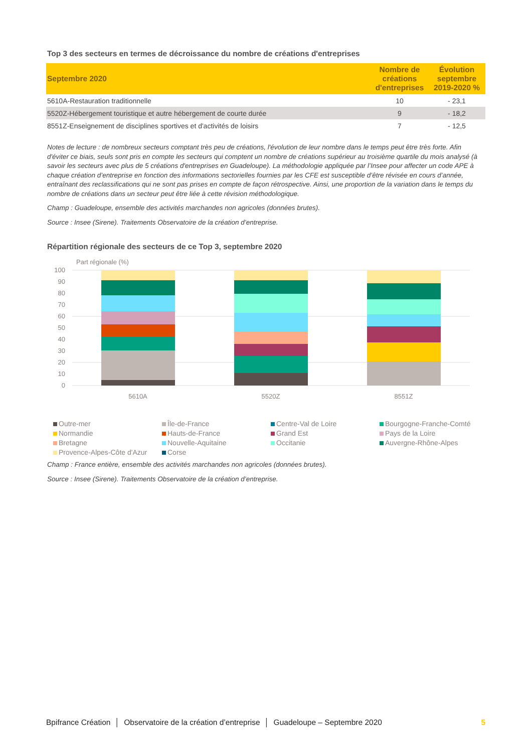Top 3 des secteurs en termes de décroissance du nombre de créations d'entreprises
| Septembre 2020 | Nombre de créations d'entreprises | Évolution septembre 2019-2020 % |
| --- | --- | --- |
| 5610A-Restauration traditionnelle | 10 | - 23,1 |
| 5520Z-Hébergement touristique et autre hébergement de courte durée | 9 | - 18,2 |
| 8551Z-Enseignement de disciplines sportives et d'activités de loisirs | 7 | - 12,5 |
Notes de lecture : de nombreux secteurs comptant très peu de créations, l'évolution de leur nombre dans le temps peut être très forte. Afin d'éviter ce biais, seuls sont pris en compte les secteurs qui comptent un nombre de créations supérieur au troisième quartile du mois analysé (à savoir les secteurs avec plus de 5 créations d'entreprises en Guadeloupe). La méthodologie appliquée par l’Insee pour affecter un code APE à chaque création d’entreprise en fonction des informations sectorielles fournies par les CFE est susceptible d’être révisée en cours d’année, entraînant des reclassifications qui ne sont pas prises en compte de façon rétrospective. Ainsi, une proportion de la variation dans le temps du nombre de créations dans un secteur peut être liée à cette révision méthodologique.
Champ : Guadeloupe, ensemble des activités marchandes non agricoles (données brutes).
Source : Insee (Sirene). Traitements Observatoire de la création d’entreprise.
Répartition régionale des secteurs de ce Top 3, septembre 2020
Part régionale (%)
100
90
80
70
60
50
40
30
20
10
0
5610A
5520Z
8551Z
Outre-mer
Île-de-France
Centre-Val de Loire
Bourgogne-Franche-Comté
Normandie
Hauts-de-France
Grand Est
Pays de la Loire
Bretagne
Nouvelle-Aquitaine
Occitanie
Auvergne-Rhône-Alpes
Provence-Alpes-Côte d'Azur
Corse
Champ : France entière, ensemble des activités marchandes non agricoles (données brutes).
Source : Insee (Sirene). Traitements Observatoire de la création d’entreprise.
Bpifrance Création │ Observatoire de la création d’entreprise │ Guadeloupe – Septembre 2020 5